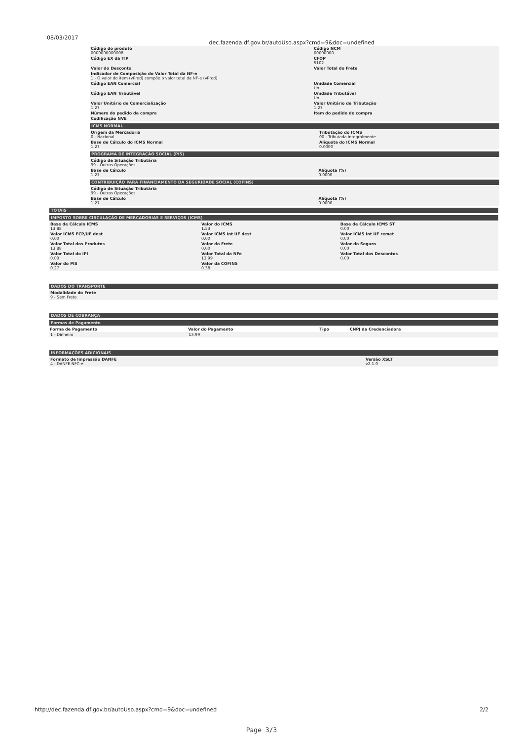08/03/2017 dec.fazenda.df.gov.br/autoUso.aspx?cmd=9&doc=undefined
| Código do produto 0000000000008 | Código NCM 00000000 |
| Código EX da TIP | CFOP 5102 |
| Valor do Desconto | Valor Total do Frete |
| Indicador de Composição do Valor Total da NF-e 1 - O valor do item (vProd) compõe o valor total da NF-e (vProd) | |
| Código EAN Comercial | Unidade Comercial Un |
| Código EAN Tributável | Unidade Tributável Un |
| Valor Unitário de Comercialização 1.27 | Valor Unitário de Tributação 1.27 |
| Número do pedido de compra | Item do pedido de compra |
| Codificação NVE | |
ICMS NORMAL
| Origem da Mercadoria 0 - Nacional | Tributação do ICMS 00 - Tributada integralmente |
| Base de Cálculo do ICMS Normal 1.27 | Alíquota do ICMS Normal 0.0000 |
PROGRAMA DE INTEGRAÇÃO SOCIAL (PIS)
| Código de Situação Tributária 99 - Outras Operações | |
| Base de Cálculo 1.27 | Alíquota (%) 0.0000 |
CONTRIBUIÇÃO PARA FINANCIAMENTO DA SEGURIDADE SOCIAL (COFINS)
| Código de Situação Tributária 99 - Outras Operações | |
| Base de Cálculo 1.27 | Alíquota (%) 0.0000 |
TOTAIS
IMPOSTO SOBRE CIRCULAÇÃO DE MERCADORIAS E SERVIÇOS (ICMS)
| Base de Cálculo ICMS 13.88 | Valor do ICMS 1.53 | Base de Cálculo ICMS ST 0.00 |
| Valor ICMS FCP/UF dest 0.00 | Valor ICMS Int UF dest 0.00 | Valor ICMS Int UF remet 0.00 |
| Valor Total dos Produtos 13.88 | Valor do Frete 0.00 | Valor do Seguro 0.00 |
| Valor Total do IPI 0.00 | Valor Total da NFe 13.99 | Valor Total dos Descontos 0.00 |
| Valor do PIS 0.27 | Valor da COFINS 0.38 | |
DADOS DO TRANSPORTE
| Modalidade do Frete 9 - Sem Frete |
DADOS DE COBRANÇA
Formas de Pagamento
| Forma de Pagamento | Valor do Pagamento | Tipo | CNPJ da Credenciadora |
| --- | --- | --- | --- |
| 1 - Dinheiro | 13.99 | | |
INFORMAÇÕES ADICIONAIS
| Formato de Impressão DANFE 4 - DANFE NFC-e | Versão XSLT v2.1.0 |
http://dec.fazenda.df.gov.br/autoUso.aspx?cmd=9&doc=undefined 2/2
Page 3/3